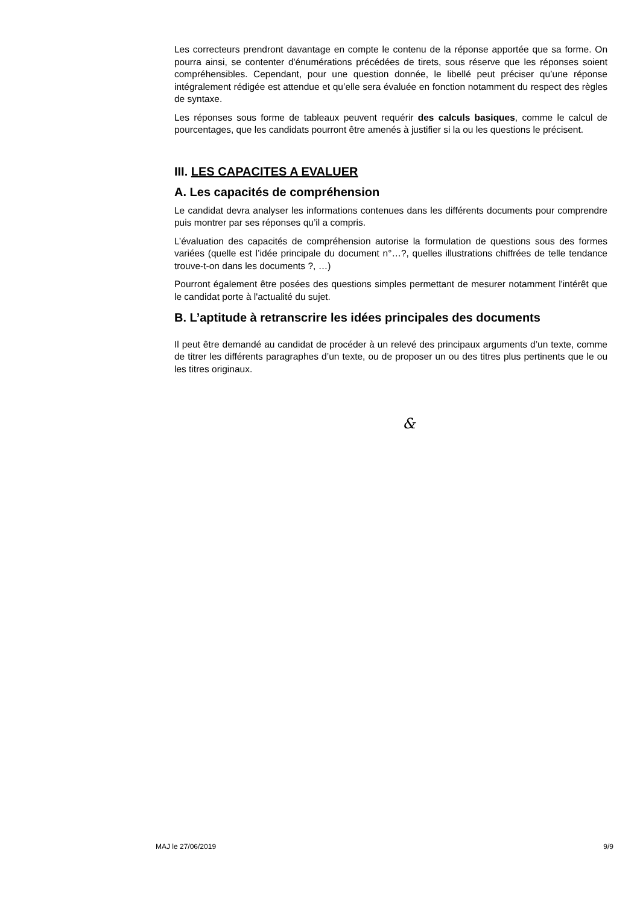Les correcteurs prendront davantage en compte le contenu de la réponse apportée que sa forme. On pourra ainsi, se contenter d'énumérations précédées de tirets, sous réserve que les réponses soient compréhensibles. Cependant, pour une question donnée, le libellé peut préciser qu’une réponse intégralement rédigée est attendue et qu’elle sera évaluée en fonction notamment du respect des règles de syntaxe.
Les réponses sous forme de tableaux peuvent requérir des calculs basiques, comme le calcul de pourcentages, que les candidats pourront être amenés à justifier si la ou les questions le précisent.
III. LES CAPACITES A EVALUER
A. Les capacités de compréhension
Le candidat devra analyser les informations contenues dans les différents documents pour comprendre puis montrer par ses réponses qu’il a compris.
L’évaluation des capacités de compréhension autorise la formulation de questions sous des formes variées (quelle est l’idée principale du document n°…?, quelles illustrations chiffrées de telle tendance trouve-t-on dans les documents ?, …)
Pourront également être posées des questions simples permettant de mesurer notamment l'intérêt que le candidat porte à l'actualité du sujet.
B. L’aptitude à retranscrire les idées principales des documents
Il peut être demandé au candidat de procéder à un relevé des principaux arguments d’un texte, comme de titrer les différents paragraphes d’un texte, ou de proposer un ou des titres plus pertinents que le ou les titres originaux.
&
MAJ le 27/06/2019 9/9